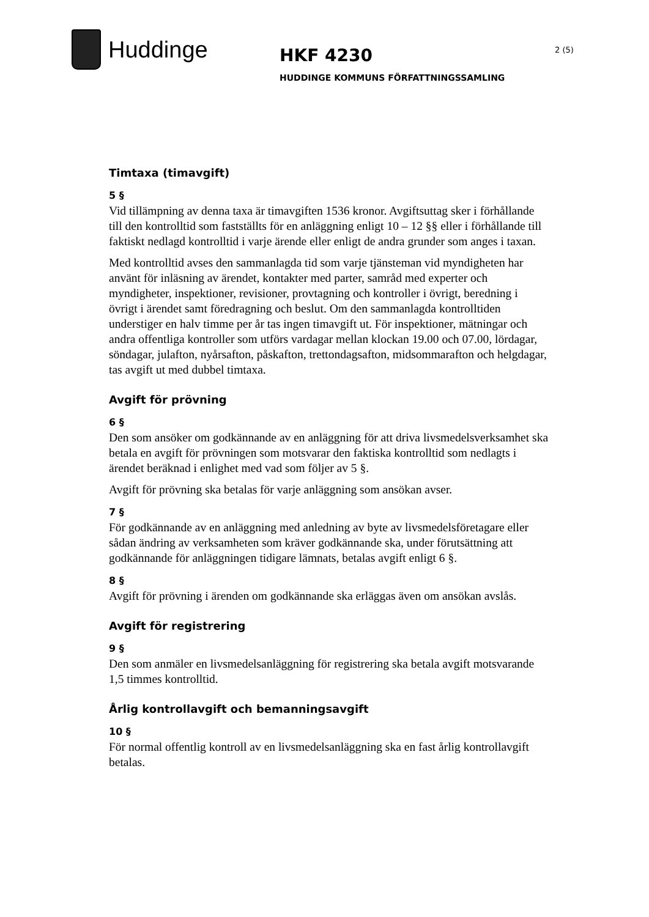Huddinge
HKF 4230
HUDDINGE KOMMUNS FÖRFATTNINGSSAMLING
2 (5)
Timtaxa (timavgift)
5 §
Vid tillämpning av denna taxa är timavgiften 1536 kronor. Avgiftsuttag sker i förhållande till den kontrolltid som fastställts för en anläggning enligt 10 – 12 §§ eller i förhållande till faktiskt nedlagd kontrolltid i varje ärende eller enligt de andra grunder som anges i taxan.
Med kontrolltid avses den sammanlagda tid som varje tjänsteman vid myndigheten har använt för inläsning av ärendet, kontakter med parter, samråd med experter och myndigheter, inspektioner, revisioner, provtagning och kontroller i övrigt, beredning i övrigt i ärendet samt föredragning och beslut. Om den sammanlagda kontrolltiden understiger en halv timme per år tas ingen timavgift ut. För inspektioner, mätningar och andra offentliga kontroller som utförs vardagar mellan klockan 19.00 och 07.00, lördagar, söndagar, julafton, nyårsafton, påskafton, trettondagsafton, midsommarafton och helgdagar, tas avgift ut med dubbel timtaxa.
Avgift för prövning
6 §
Den som ansöker om godkännande av en anläggning för att driva livsmedelsverksamhet ska betala en avgift för prövningen som motsvarar den faktiska kontrolltid som nedlagts i ärendet beräknad i enlighet med vad som följer av 5 §.
Avgift för prövning ska betalas för varje anläggning som ansökan avser.
7 §
För godkännande av en anläggning med anledning av byte av livsmedelsföretagare eller sådan ändring av verksamheten som kräver godkännande ska, under förutsättning att godkännande för anläggningen tidigare lämnats, betalas avgift enligt 6 §.
8 §
Avgift för prövning i ärenden om godkännande ska erläggas även om ansökan avslås.
Avgift för registrering
9 §
Den som anmäler en livsmedelsanläggning för registrering ska betala avgift motsvarande 1,5 timmes kontrolltid.
Årlig kontrollavgift och bemanningsavgift
10 §
För normal offentlig kontroll av en livsmedelsanläggning ska en fast årlig kontrollavgift betalas.